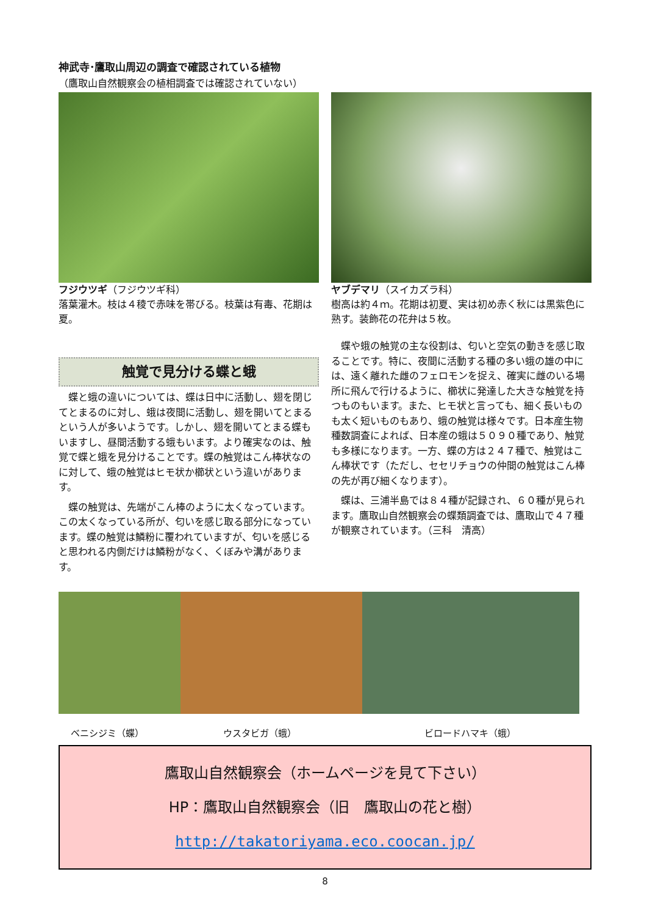神武寺･鷹取山周辺の調査で確認されている植物
（鷹取山自然観察会の植相調査では確認されていない）
フジウツギ（フジウツギ科）
落葉灌木。枝は４稜で赤味を帯びる。枝葉は有毒、花期は夏。
ヤブデマリ（スイカズラ科）
樹高は約４ｍ。花期は初夏、実は初め赤く秋には黒紫色に熟す。装飾花の花弁は５枚。
触覚で見分ける蝶と蛾
蝶と蛾の違いについては、蝶は日中に活動し、翅を閉じてとまるのに対し、蛾は夜間に活動し、翅を開いてとまるという人が多いようです。しかし、翅を開いてとまる蝶もいますし、昼間活動する蛾もいます。より確実なのは、触覚で蝶と蛾を見分けることです。蝶の触覚はこん棒状なのに対して、蛾の触覚はヒモ状か櫛状という違いがあります。
蝶の触覚は、先端がこん棒のように太くなっています。この太くなっている所が、匂いを感じ取る部分になっています。蝶の触覚は鱗粉に覆われていますが、匂いを感じると思われる内側だけは鱗粉がなく、くぼみや溝があります。
蝶や蛾の触覚の主な役割は、匂いと空気の動きを感じ取ることです。特に、夜間に活動する種の多い蛾の雄の中には、遠く離れた雌のフェロモンを捉え、確実に雌のいる場所に飛んで行けるように、櫛状に発達した大きな触覚を持つものもいます。また、ヒモ状と言っても、細く長いものも太く短いものもあり、蛾の触覚は様々です。日本産生物種数調査によれば、日本産の蛾は５０９０種であり、触覚も多様になります。一方、蝶の方は２４７種で、触覚はこん棒状です（ただし、セセリチョウの仲間の触覚はこん棒の先が再び細くなります）。
蝶は、三浦半島では８４種が記録され、６０種が見られます。鷹取山自然観察会の蝶類調査では、鷹取山で４７種が観察されています。（三科　清高）
ベニシジミ（蝶） ウスタビガ（蛾） ビロードハマキ（蛾）
鷹取山自然観察会（ホームページを見て下さい）
HP：鷹取山自然観察会（旧　鷹取山の花と樹）
http://takatoriyama.eco.coocan.jp/
8